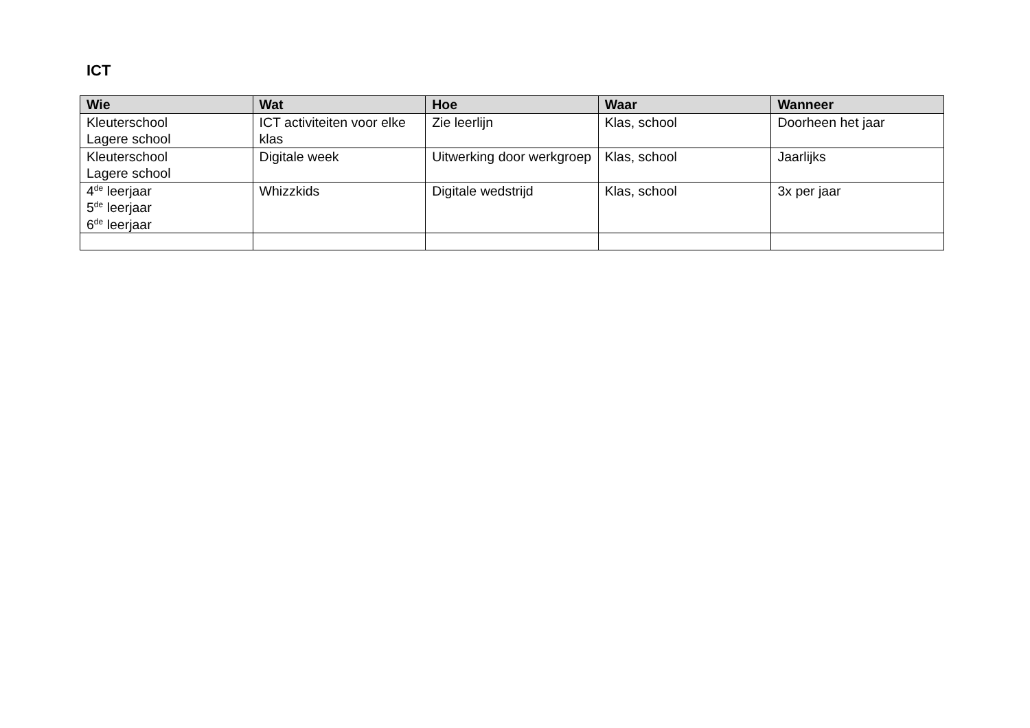ICT
| Wie | Wat | Hoe | Waar | Wanneer |
| --- | --- | --- | --- | --- |
| Kleuterschool Lagere school | ICT activiteiten voor elke klas | Zie leerlijn | Klas, school | Doorheen het jaar |
| Kleuterschool Lagere school | Digitale week | Uitwerking door werkgroep | Klas, school | Jaarlijks |
| 4<sup>de</sup> leerjaar 5<sup>de</sup> leerjaar 6<sup>de</sup> leerjaar | Whizzkids | Digitale wedstrijd | Klas, school | 3x per jaar |